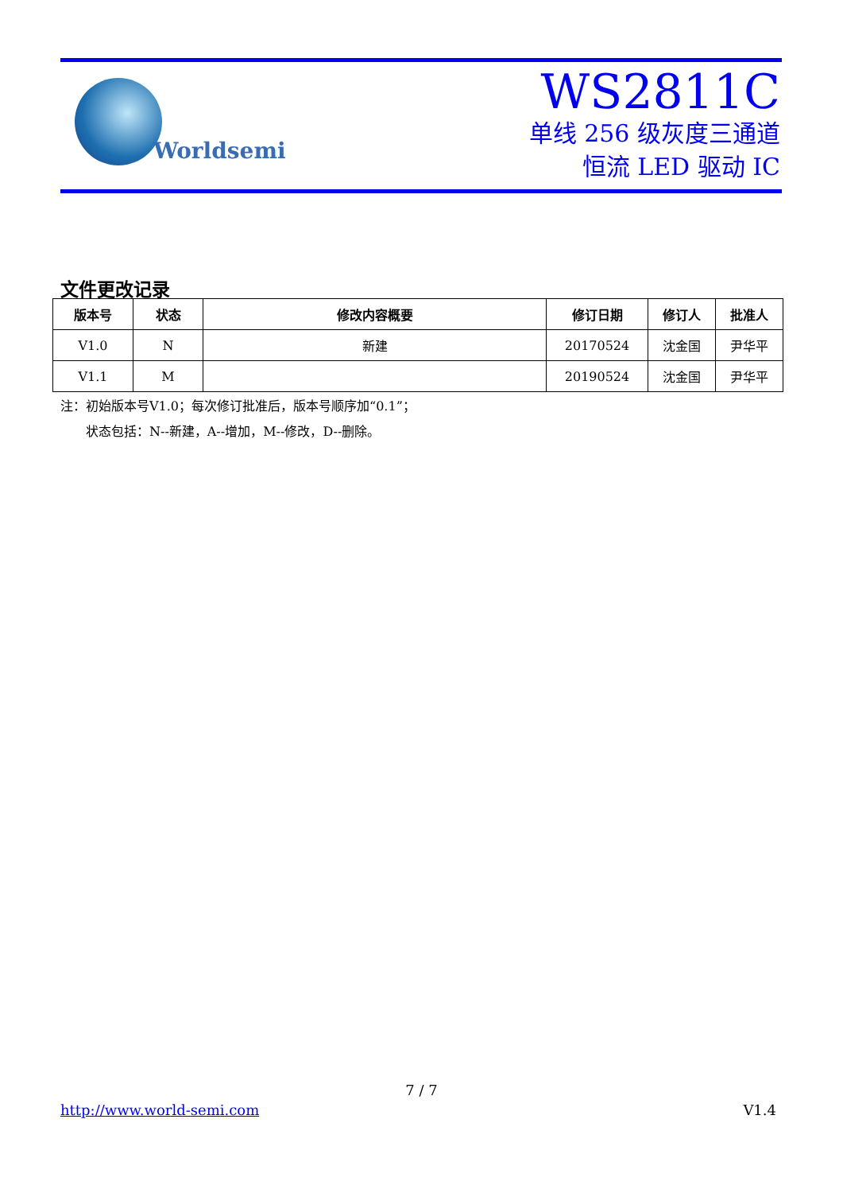Worldsemi
WS2811C
单线 256 级灰度三通道
恒流 LED 驱动 IC
文件更改记录
| 版本号 | 状态 | 修改内容概要 | 修订日期 | 修订人 | 批准人 |
| --- | --- | --- | --- | --- | --- |
| V1.0 | N | 新建 | 20170524 | 沈金国 | 尹华平 |
| V1.1 | M | | 20190524 | 沈金国 | 尹华平 |
注：初始版本号V1.0；每次修订批准后，版本号顺序加“0.1”；
  状态包括：N--新建，A--增加，M--修改，D--删除。
7 / 7
http://www.world-semi.com V1.4